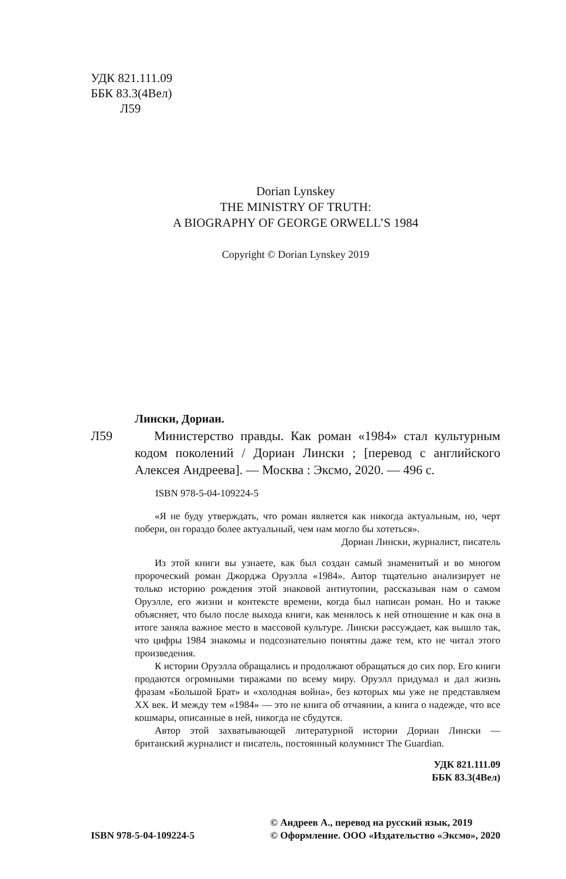УДК 821.111.09
ББК 83.3(4Вел)
Л59
Dorian Lynskey
THE MINISTRY OF TRUTH:
A BIOGRAPHY OF GEORGE ORWELL’S 1984
Copyright © Dorian Lynskey 2019
Лински, Дориан.
Л59 Министерство правды. Как роман «1984» стал культурным кодом поколений / Дориан Лински ; [перевод с английского Алексея Андреева]. — Москва : Эксмо, 2020. — 496 с.
ISBN 978-5-04-109224-5
«Я не буду утверждать, что роман является как никогда актуальным, но, черт побери, он гораздо более актуальный, чем нам могло бы хотеться».
Дориан Лински, журналист, писатель
Из этой книги вы узнаете, как был создан самый знаменитый и во многом пророческий роман Джорджа Оруэлла «1984». Автор тщательно анализирует не только историю рождения этой знаковой антиутопии, рассказывая нам о самом Оруэлле, его жизни и контексте времени, когда был написан роман. Но и также объясняет, что было после выхода книги, как менялось к ней отношение и как она в итоге заняла важное место в массовой культуре. Лински рассуждает, как вышло так, что цифры 1984 знакомы и подсознательно понятны даже тем, кто не читал этого произведения.
К истории Оруэлла обращались и продолжают обращаться до сих пор. Его книги продаются огромными тиражами по всему миру. Оруэлл придумал и дал жизнь фразам «Большой Брат» и «холодная война», без которых мы уже не представляем XX век. И между тем «1984» — это не книга об отчаянии, а книга о надежде, что все кошмары, описанные в ней, никогда не сбудутся.
Автор этой захватывающей литературной истории Дориан Лински — британский журналист и писатель, постоянный колумнист The Guardian.
УДК 821.111.09
ББК 83.3(4Вел)
ISBN 978-5-04-109224-5
© Андреев А., перевод на русский язык, 2019
© Оформление. ООО «Издательство «Эксмо», 2020